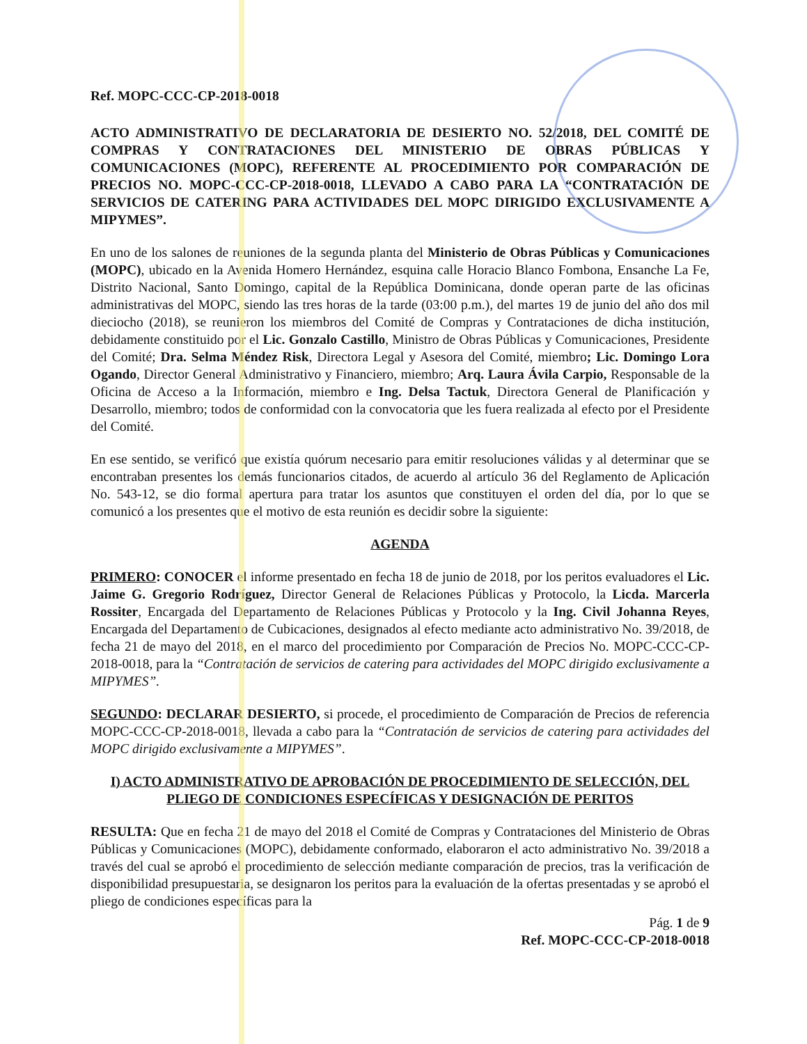Ref. MOPC-CCC-CP-2018-0018
ACTO ADMINISTRATIVO DE DECLARATORIA DE DESIERTO NO. 52/2018, DEL COMITÉ DE COMPRAS Y CONTRATACIONES DEL MINISTERIO DE OBRAS PÚBLICAS Y COMUNICACIONES (MOPC), REFERENTE AL PROCEDIMIENTO POR COMPARACIÓN DE PRECIOS NO. MOPC-CCC-CP-2018-0018, LLEVADO A CABO PARA LA “CONTRATACIÓN DE SERVICIOS DE CATERING PARA ACTIVIDADES DEL MOPC DIRIGIDO EXCLUSIVAMENTE A MIPYMES”.
En uno de los salones de reuniones de la segunda planta del Ministerio de Obras Públicas y Comunicaciones (MOPC), ubicado en la Avenida Homero Hernández, esquina calle Horacio Blanco Fombona, Ensanche La Fe, Distrito Nacional, Santo Domingo, capital de la República Dominicana, donde operan parte de las oficinas administrativas del MOPC, siendo las tres horas de la tarde (03:00 p.m.), del martes 19 de junio del año dos mil dieciocho (2018), se reunieron los miembros del Comité de Compras y Contrataciones de dicha institución, debidamente constituido por el Lic. Gonzalo Castillo, Ministro de Obras Públicas y Comunicaciones, Presidente del Comité; Dra. Selma Méndez Risk, Directora Legal y Asesora del Comité, miembro; Lic. Domingo Lora Ogando, Director General Administrativo y Financiero, miembro; Arq. Laura Ávila Carpio, Responsable de la Oficina de Acceso a la Información, miembro e Ing. Delsa Tactuk, Directora General de Planificación y Desarrollo, miembro; todos de conformidad con la convocatoria que les fuera realizada al efecto por el Presidente del Comité.
En ese sentido, se verificó que existía quórum necesario para emitir resoluciones válidas y al determinar que se encontraban presentes los demás funcionarios citados, de acuerdo al artículo 36 del Reglamento de Aplicación No. 543-12, se dio formal apertura para tratar los asuntos que constituyen el orden del día, por lo que se comunicó a los presentes que el motivo de esta reunión es decidir sobre la siguiente:
AGENDA
PRIMERO: CONOCER el informe presentado en fecha 18 de junio de 2018, por los peritos evaluadores el Lic. Jaime G. Gregorio Rodríguez, Director General de Relaciones Públicas y Protocolo, la Licda. Marcerla Rossiter, Encargada del Departamento de Relaciones Públicas y Protocolo y la Ing. Civil Johanna Reyes, Encargada del Departamento de Cubicaciones, designados al efecto mediante acto administrativo No. 39/2018, de fecha 21 de mayo del 2018, en el marco del procedimiento por Comparación de Precios No. MOPC-CCC-CP-2018-0018, para la “Contratación de servicios de catering para actividades del MOPC dirigido exclusivamente a MIPYMES”.
SEGUNDO: DECLARAR DESIERTO, si procede, el procedimiento de Comparación de Precios de referencia MOPC-CCC-CP-2018-0018, llevada a cabo para la “Contratación de servicios de catering para actividades del MOPC dirigido exclusivamente a MIPYMES”.
I) ACTO ADMINISTRATIVO DE APROBACIÓN DE PROCEDIMIENTO DE SELECCIÓN, DEL PLIEGO DE CONDICIONES ESPECÍFICAS Y DESIGNACIÓN DE PERITOS
RESULTA: Que en fecha 21 de mayo del 2018 el Comité de Compras y Contrataciones del Ministerio de Obras Públicas y Comunicaciones (MOPC), debidamente conformado, elaboraron el acto administrativo No. 39/2018 a través del cual se aprobó el procedimiento de selección mediante comparación de precios, tras la verificación de disponibilidad presupuestaria, se designaron los peritos para la evaluación de la ofertas presentadas y se aprobó el pliego de condiciones específicas para la
Pág. 1 de 9
Ref. MOPC-CCC-CP-2018-0018